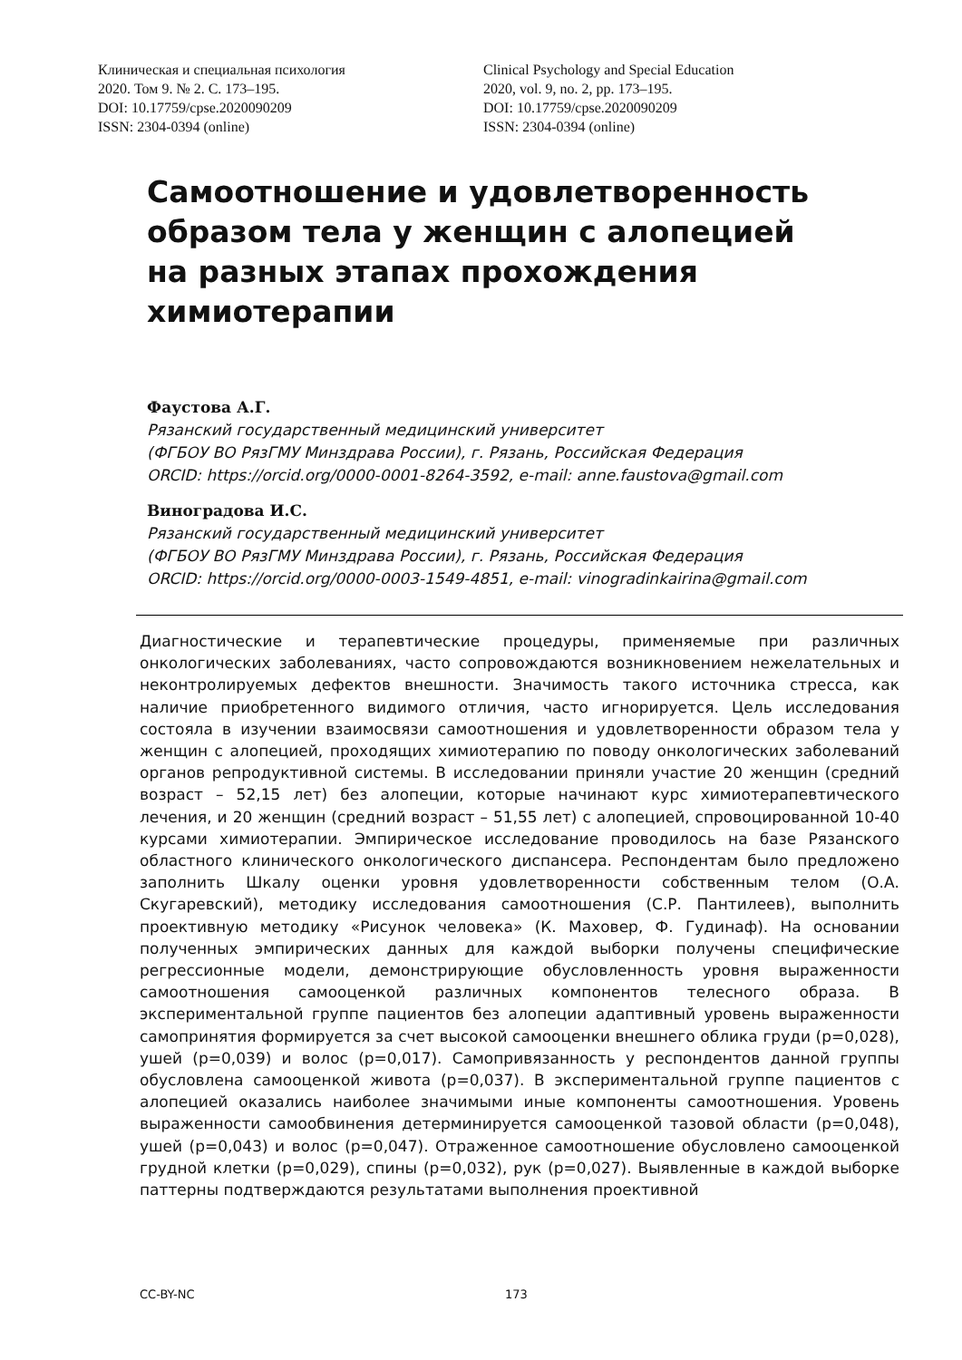Клиническая и специальная психология
2020. Том 9. № 2. С. 173–195.
DOI: 10.17759/cpse.2020090209
ISSN: 2304-0394 (online)
Clinical Psychology and Special Education
2020, vol. 9, no. 2, pp. 173–195.
DOI: 10.17759/cpse.2020090209
ISSN: 2304-0394 (online)
Самоотношение и удовлетворенность образом тела у женщин с алопецией на разных этапах прохождения химиотерапии
Фаустова А.Г.
Рязанский государственный медицинский университет
(ФГБОУ ВО РязГМУ Минздрава России), г. Рязань, Российская Федерация
ORCID: https://orcid.org/0000-0001-8264-3592, e-mail: anne.faustova@gmail.com
Виноградова И.С.
Рязанский государственный медицинский университет
(ФГБОУ ВО РязГМУ Минздрава России), г. Рязань, Российская Федерация
ORCID: https://orcid.org/0000-0003-1549-4851, e-mail: vinogradinkairina@gmail.com
Диагностические и терапевтические процедуры, применяемые при различных онкологических заболеваниях, часто сопровождаются возникновением нежелательных и неконтролируемых дефектов внешности. Значимость такого источника стресса, как наличие приобретенного видимого отличия, часто игнорируется. Цель исследования состояла в изучении взаимосвязи самоотношения и удовлетворенности образом тела у женщин с алопецией, проходящих химиотерапию по поводу онкологических заболеваний органов репродуктивной системы. В исследовании приняли участие 20 женщин (средний возраст – 52,15 лет) без алопеции, которые начинают курс химиотерапевтического лечения, и 20 женщин (средний возраст – 51,55 лет) с алопецией, спровоцированной 10-40 курсами химиотерапии. Эмпирическое исследование проводилось на базе Рязанского областного клинического онкологического диспансера. Респондентам было предложено заполнить Шкалу оценки уровня удовлетворенности собственным телом (О.А. Скугаревский), методику исследования самоотношения (С.Р. Пантилеев), выполнить проективную методику «Рисунок человека» (К. Маховер, Ф. Гудинаф). На основании полученных эмпирических данных для каждой выборки получены специфические регрессионные модели, демонстрирующие обусловленность уровня выраженности самоотношения самооценкой различных компонентов телесного образа. В экспериментальной группе пациентов без алопеции адаптивный уровень выраженности самопринятия формируется за счет высокой самооценки внешнего облика груди (p=0,028), ушей (p=0,039) и волос (p=0,017). Самопривязанность у респондентов данной группы обусловлена самооценкой живота (p=0,037). В экспериментальной группе пациентов с алопецией оказались наиболее значимыми иные компоненты самоотношения. Уровень выраженности самообвинения детерминируется самооценкой тазовой области (p=0,048), ушей (p=0,043) и волос (p=0,047). Отраженное самоотношение обусловлено самооценкой грудной клетки (p=0,029), спины (p=0,032), рук (p=0,027). Выявленные в каждой выборке паттерны подтверждаются результатами выполнения проективной
CC-BY-NC 173